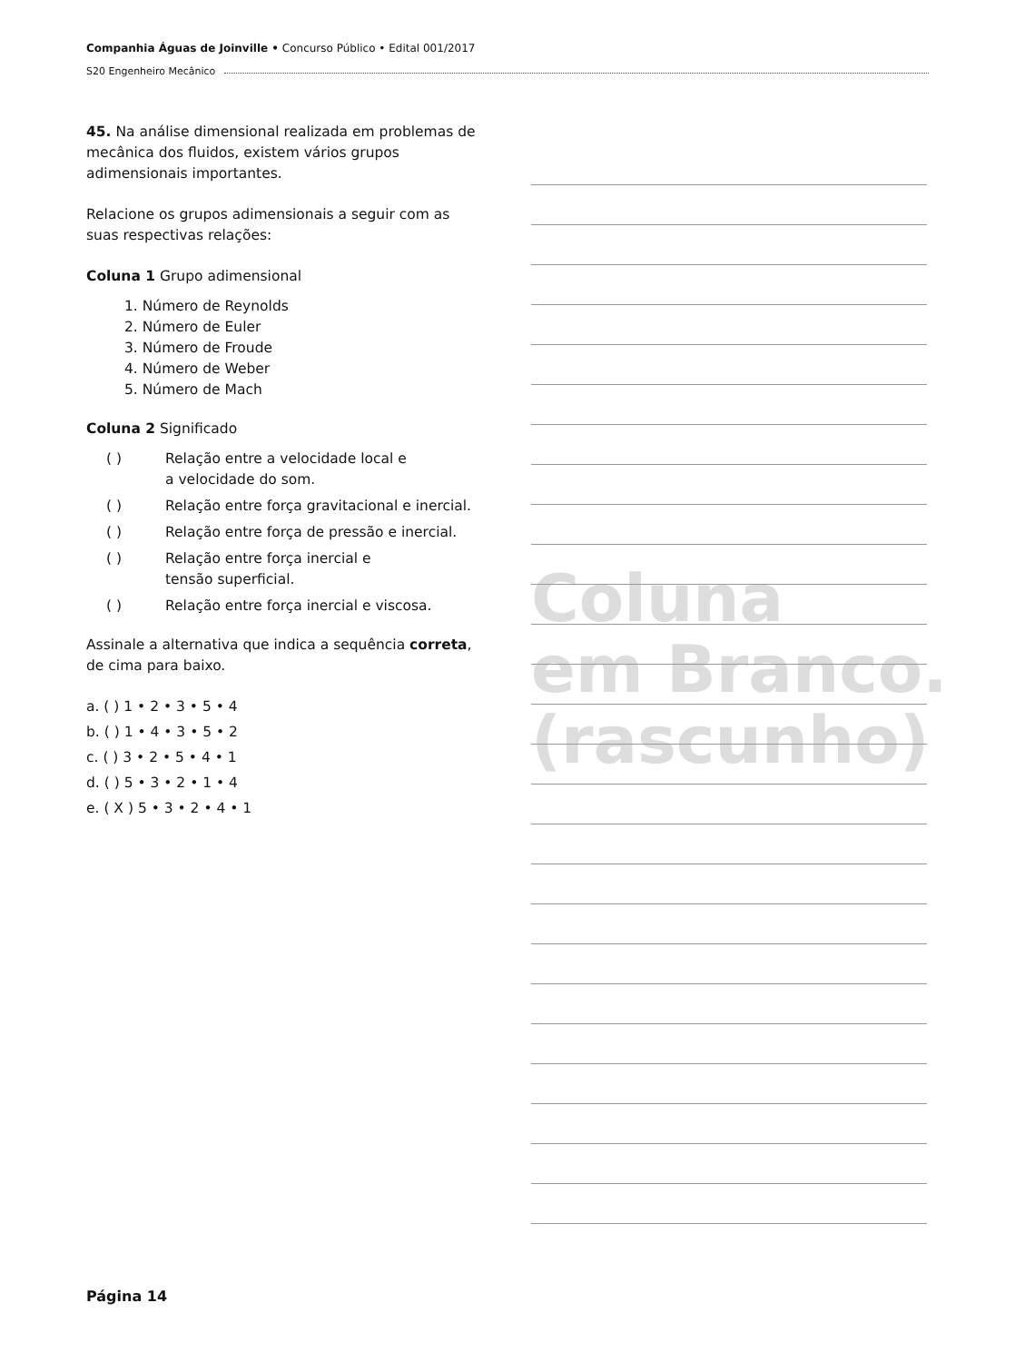Companhia Águas de Joinville • Concurso Público • Edital 001/2017
S20 Engenheiro Mecânico
45. Na análise dimensional realizada em problemas de mecânica dos fluidos, existem vários grupos adimensionais importantes.
Relacione os grupos adimensionais a seguir com as suas respectivas relações:
Coluna 1 Grupo adimensional
1. Número de Reynolds
2. Número de Euler
3. Número de Froude
4. Número de Weber
5. Número de Mach
Coluna 2 Significado
( ) Relação entre a velocidade local e
a velocidade do som.
( ) Relação entre força gravitacional e inercial.
( ) Relação entre força de pressão e inercial.
( ) Relação entre força inercial e
tensão superficial.
( ) Relação entre força inercial e viscosa.
Assinale a alternativa que indica a sequência correta, de cima para baixo.
a. ( ) 1 • 2 • 3 • 5 • 4
b. ( ) 1 • 4 • 3 • 5 • 2
c. ( ) 3 • 2 • 5 • 4 • 1
d. ( ) 5 • 3 • 2 • 1 • 4
e. ( X ) 5 • 3 • 2 • 4 • 1
Coluna
em Branco.
(rascunho)
Página 14